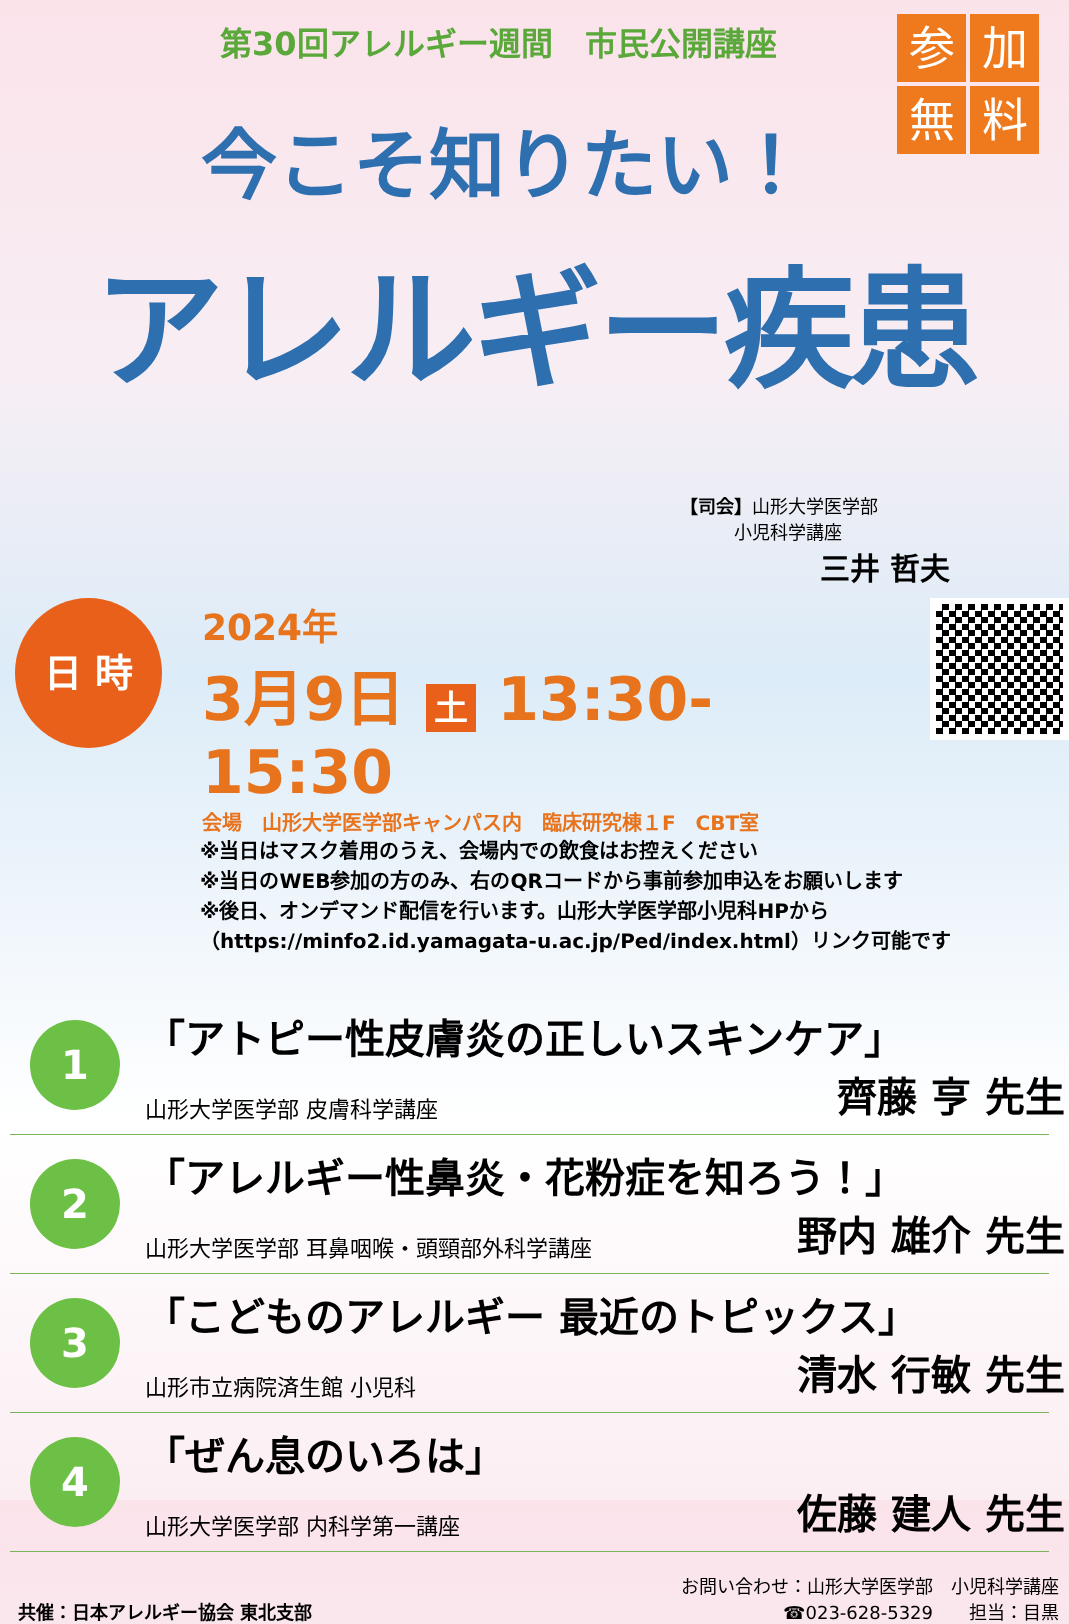第30回アレルギー週間　市民公開講座
参加無料
今こそ知りたい！
アレルギー疾患
【司会】山形大学医学部
　　　小児科学講座
三井 哲夫
日 時
2024年
3月9日 土 13:30-15:30
会場　山形大学医学部キャンパス内　臨床研究棟１F　CBT室
※当日はマスク着用のうえ、会場内での飲食はお控えください
※当日のWEB参加の方のみ、右のQRコードから事前参加申込をお願いします
※後日、オンデマンド配信を行います。山形大学医学部小児科HPから
（https://minfo2.id.yamagata-u.ac.jp/Ped/index.html）リンク可能です
1
「アトピー性皮膚炎の正しいスキンケア」
山形大学医学部 皮膚科学講座 齊藤 亨 先生
2
「アレルギー性鼻炎・花粉症を知ろう！」
山形大学医学部 耳鼻咽喉・頭頸部外科学講座 野内 雄介 先生
3
「こどものアレルギー 最近のトピックス」
山形市立病院済生館 小児科 清水 行敏 先生
4
「ぜん息のいろは」
山形大学医学部 内科学第一講座 佐藤 建人 先生
共催：日本アレルギー協会 東北支部 お問い合わせ：山形大学医学部　小児科学講座
☎023-628-5329　　担当：目黒